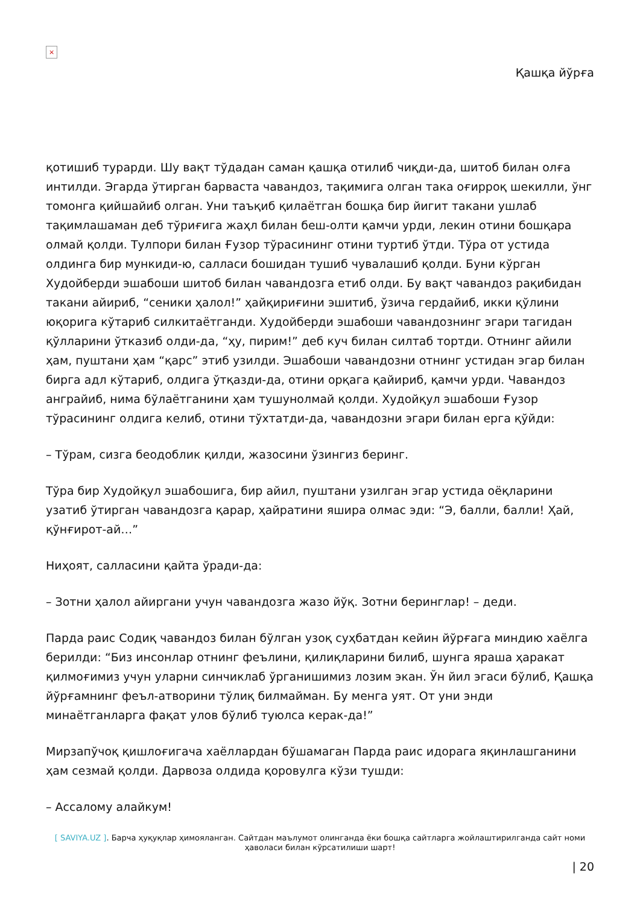×
Қашқа йўрға
қотишиб турарди. Шу вақт тўдадан саман қашқа отилиб чиқди-да, шитоб билан олға интилди. Эгарда ўтирган барваста чавандоз, тақимига олган така оғирроқ шекилли, ўнг томонга қийшайиб олган. Уни таъқиб қилаётган бошқа бир йигит такани ушлаб тақимлашаман деб тўриғига жаҳл билан беш-олти қамчи урди, лекин отини бошқара олмай қолди. Тулпори билан Ғузор тўрасининг отини туртиб ўтди. Тўра от устида олдинга бир мункиди-ю, салласи бошидан тушиб чувалашиб қолди. Буни кўрган Худойберди эшабоши шитоб билан чавандозга етиб олди. Бу вақт чавандоз рақибидан такани айириб, “сеники ҳалол!” ҳайқириғини эшитиб, ўзича гердайиб, икки қўлини юқорига кўтариб силкитаётганди. Худойберди эшабоши чавандознинг эгари тагидан қўлларини ўтказиб олди-да, “ҳу, пирим!” деб куч билан силтаб тортди. Отнинг айили ҳам, пуштани ҳам “қарс” этиб узилди. Эшабоши чавандозни отнинг устидан эгар билан бирга адл кўтариб, олдига ўтқазди-да, отини орқага қайириб, қамчи урди. Чавандоз анграйиб, нима бўлаётганини ҳам тушунолмай қолди. Худойқул эшабоши Ғузор тўрасининг олдига келиб, отини тўхтатди-да, чавандозни эгари билан ерга қўйди:
– Тўрам, сизга беодоблик қилди, жазосини ўзингиз беринг.
Тўра бир Худойқул эшабошига, бир айил, пуштани узилган эгар устида оёқларини узатиб ўтирган чавандозга қарар, ҳайратини яшира олмас эди: “Э, балли, балли! Ҳай, қўнғирот-ай…”
Ниҳоят, салласини қайта ўради-да:
– Зотни ҳалол айиргани учун чавандозга жазо йўқ. Зотни беринглар! – деди.
Парда раис Содиқ чавандоз билан бўлган узоқ суҳбатдан кейин йўрғага миндию хаёлга берилди: “Биз инсонлар отнинг феълини, қилиқларини билиб, шунга яраша ҳаракат қилмоғимиз учун уларни синчиклаб ўрганишимиз лозим экан. Ўн йил эгаси бўлиб, Қашқа йўрғамнинг феъл-атворини тўлиқ билмайман. Бу менга уят. От уни энди минаётганларга фақат улов бўлиб туюлса керак-да!”
Мирзапўчоқ қишлоғигача хаёллардан бўшамаган Парда раис идорага яқинлашганини ҳам сезмай қолди. Дарвоза олдида қоровулга кўзи тушди:
– Ассалому алайкум!
[ SAVIYA.UZ ]. Барча ҳуқуқлар ҳимояланган. Сайтдан маълумот олинганда ёки бошқа сайтларга жойлаштирилганда сайт номи ҳаволаси билан кўрсатилиши шарт!
| 20